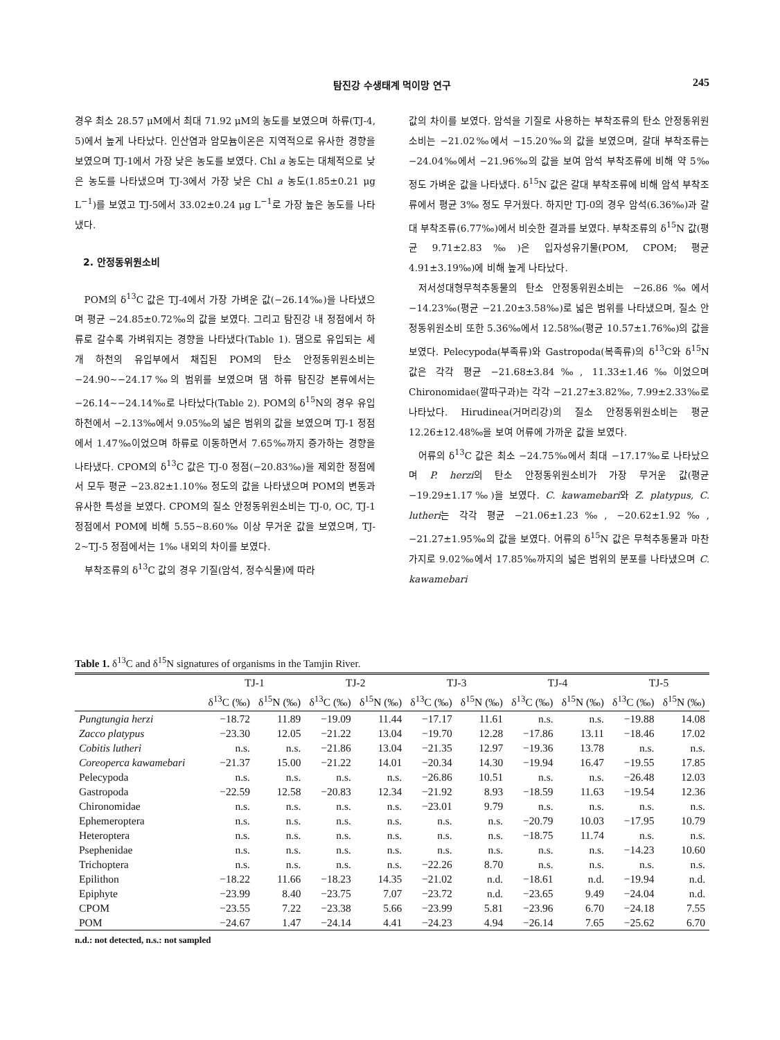탐진강 수생태계 먹이망 연구 245
경우 최소 28.57 μM에서 최대 71.92 μM의 농도를 보였으며 하류(TJ-4, 5)에서 높게 나타났다. 인산염과 암모늄이온은 지역적으로 유사한 경향을 보였으며 TJ-1에서 가장 낮은 농도를 보였다. Chl a 농도는 대체적으로 낮은 농도를 나타냈으며 TJ-3에서 가장 낮은 Chl a 농도(1.85±0.21 μg L<sup>−1</sup>)를 보였고 TJ-5에서 33.02±0.24 μg L<sup>−1</sup>로 가장 높은 농도를 나타냈다.
2. 안정동위원소비
POM의 δ<sup>13</sup>C 값은 TJ-4에서 가장 가벼운 값(−26.14‰)을 나타냈으며 평균 −24.85±0.72‰의 값을 보였다. 그리고 탐진강 내 정점에서 하류로 갈수록 가벼워지는 경향을 나타냈다(Table 1). 댐으로 유입되는 세 개 하천의 유입부에서 채집된 POM의 탄소 안정동위원소비는 −24.90∼−24.17‰의 범위를 보였으며 댐 하류 탐진강 본류에서는 −26.14∼−24.14‰로 나타났다(Table 2). POM의 δ<sup>15</sup>N의 경우 유입하천에서 −2.13‰에서 9.05‰의 넓은 범위의 값을 보였으며 TJ-1 정점에서 1.47‰이었으며 하류로 이동하면서 7.65‰까지 증가하는 경향을 나타냈다. CPOM의 δ<sup>13</sup>C 값은 TJ-0 정점(−20.83‰)을 제외한 정점에서 모두 평균 −23.82±1.10‰ 정도의 값을 나타냈으며 POM의 변동과 유사한 특성을 보였다. CPOM의 질소 안정동위원소비는 TJ-0, OC, TJ-1 정점에서 POM에 비해 5.55∼8.60‰ 이상 무거운 값을 보였으며, TJ-2∼TJ-5 정점에서는 1‰ 내외의 차이를 보였다.
부착조류의 δ<sup>13</sup>C 값의 경우 기질(암석, 정수식물)에 따라
값의 차이를 보였다. 암석을 기질로 사용하는 부착조류의 탄소 안정동위원소비는 −21.02‰에서 −15.20‰의 값을 보였으며, 갈대 부착조류는 −24.04‰에서 −21.96‰의 값을 보여 암석 부착조류에 비해 약 5‰ 정도 가벼운 값을 나타냈다. δ<sup>15</sup>N 값은 갈대 부착조류에 비해 암석 부착조류에서 평균 3‰ 정도 무거웠다. 하지만 TJ-0의 경우 암석(6.36‰)과 갈대 부착조류(6.77‰)에서 비슷한 결과를 보였다. 부착조류의 δ<sup>15</sup>N 값(평균 9.71±2.83‰)은 입자성유기물(POM, CPOM; 평균 4.91±3.19‰)에 비해 높게 나타났다.
저서성대형무척추동물의 탄소 안정동위원소비는 −26.86‰에서 −14.23‰(평균 −21.20±3.58‰)로 넓은 범위를 나타냈으며, 질소 안정동위원소비 또한 5.36‰에서 12.58‰(평균 10.57±1.76‰)의 값을 보였다. Pelecypoda(부족류)와 Gastropoda(복족류)의 δ<sup>13</sup>C와 δ<sup>15</sup>N 값은 각각 평균 −21.68±3.84‰, 11.33±1.46‰이었으며 Chironomidae(깔따구과)는 각각 −21.27±3.82‰, 7.99±2.33‰로 나타났다. Hirudinea(거머리강)의 질소 안정동위원소비는 평균 12.26±12.48‰을 보여 어류에 가까운 값을 보였다.
어류의 δ<sup>13</sup>C 값은 최소 −24.75‰에서 최대 −17.17‰로 나타났으며 P. herzi의 탄소 안정동위원소비가 가장 무거운 값(평균 −19.29±1.17‰)을 보였다. C. kawamebari와 Z. platypus, C. lutheri는 각각 평균 −21.06±1.23‰, −20.62±1.92‰, −21.27±1.95‰의 값을 보였다. 어류의 δ<sup>15</sup>N 값은 무척추동물과 마찬가지로 9.02‰에서 17.85‰까지의 넓은 범위의 분포를 나타냈으며 C. kawamebari
Table 1. δ<sup>13</sup>C and δ<sup>15</sup>N signatures of organisms in the Tamjin River.
| | TJ-1 | | TJ-2 | | TJ-3 | | TJ-4 | | TJ-5 | |
| --- | --- | --- | --- | --- | --- | --- | --- | --- | --- | --- |
| | δ<sup>13</sup>C (‰) | δ<sup>15</sup>N (‰) | δ<sup>13</sup>C (‰) | δ<sup>15</sup>N (‰) | δ<sup>13</sup>C (‰) | δ<sup>15</sup>N (‰) | δ<sup>13</sup>C (‰) | δ<sup>15</sup>N (‰) | δ<sup>13</sup>C (‰) | δ<sup>15</sup>N (‰) |
| Pungtungia herzi | −18.72 | 11.89 | −19.09 | 11.44 | −17.17 | 11.61 | n.s. | n.s. | −19.88 | 14.08 |
| Zacco platypus | −23.30 | 12.05 | −21.22 | 13.04 | −19.70 | 12.28 | −17.86 | 13.11 | −18.46 | 17.02 |
| Cobitis lutheri | n.s. | n.s. | −21.86 | 13.04 | −21.35 | 12.97 | −19.36 | 13.78 | n.s. | n.s. |
| Coreoperca kawamebari | −21.37 | 15.00 | −21.22 | 14.01 | −20.34 | 14.30 | −19.94 | 16.47 | −19.55 | 17.85 |
| Pelecypoda | n.s. | n.s. | n.s. | n.s. | −26.86 | 10.51 | n.s. | n.s. | −26.48 | 12.03 |
| Gastropoda | −22.59 | 12.58 | −20.83 | 12.34 | −21.92 | 8.93 | −18.59 | 11.63 | −19.54 | 12.36 |
| Chironomidae | n.s. | n.s. | n.s. | n.s. | −23.01 | 9.79 | n.s. | n.s. | n.s. | n.s. |
| Ephemeroptera | n.s. | n.s. | n.s. | n.s. | n.s. | n.s. | −20.79 | 10.03 | −17.95 | 10.79 |
| Heteroptera | n.s. | n.s. | n.s. | n.s. | n.s. | n.s. | −18.75 | 11.74 | n.s. | n.s. |
| Psephenidae | n.s. | n.s. | n.s. | n.s. | n.s. | n.s. | n.s. | n.s. | −14.23 | 10.60 |
| Trichoptera | n.s. | n.s. | n.s. | n.s. | −22.26 | 8.70 | n.s. | n.s. | n.s. | n.s. |
| Epilithon | −18.22 | 11.66 | −18.23 | 14.35 | −21.02 | n.d. | −18.61 | n.d. | −19.94 | n.d. |
| Epiphyte | −23.99 | 8.40 | −23.75 | 7.07 | −23.72 | n.d. | −23.65 | 9.49 | −24.04 | n.d. |
| CPOM | −23.55 | 7.22 | −23.38 | 5.66 | −23.99 | 5.81 | −23.96 | 6.70 | −24.18 | 7.55 |
| POM | −24.67 | 1.47 | −24.14 | 4.41 | −24.23 | 4.94 | −26.14 | 7.65 | −25.62 | 6.70 |
n.d.: not detected, n.s.: not sampled